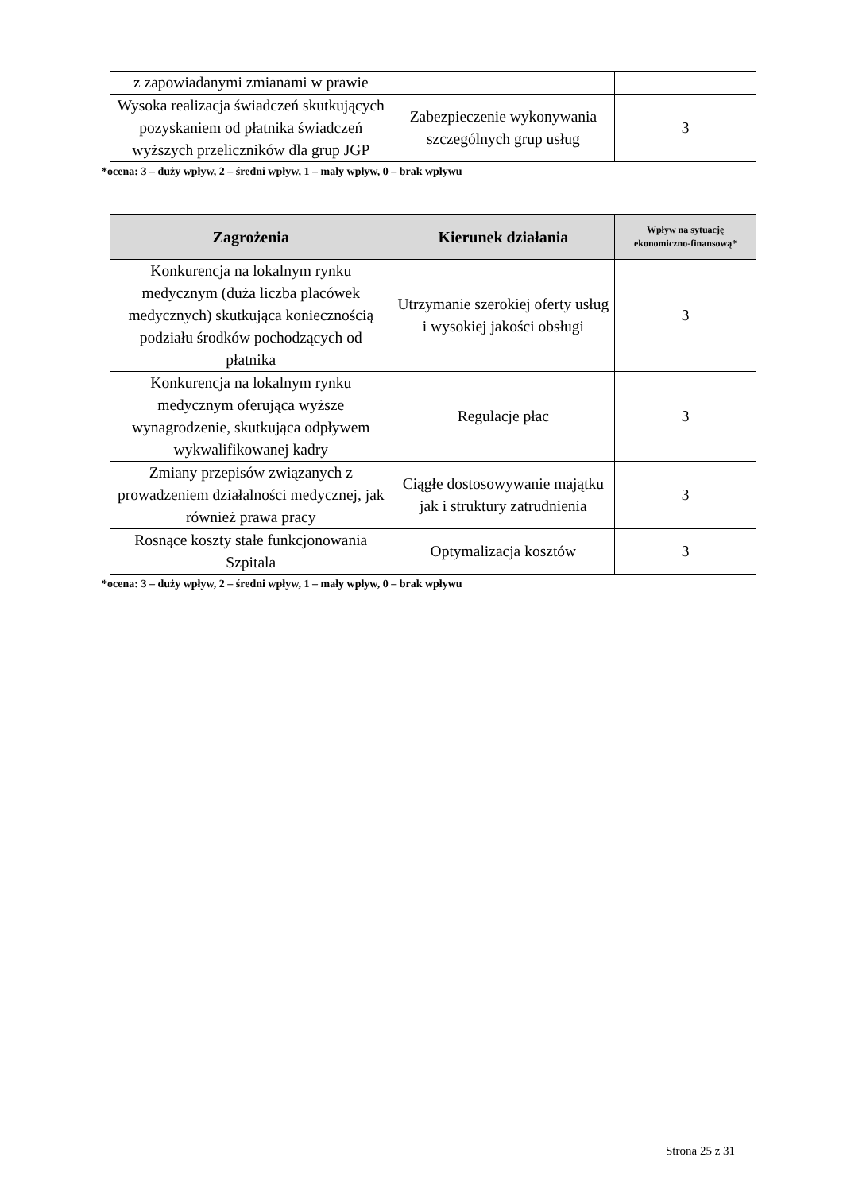| z zapowiadanymi zmianami w prawie | | |
| Wysoka realizacja świadczeń skutkujących pozyskaniem od płatnika świadczeń wyższych przeliczników dla grup JGP | Zabezpieczenie wykonywania szczególnych grup usług | 3 |
*ocena: 3 – duży wpływ, 2 – średni wpływ, 1 – mały wpływ, 0 – brak wpływu
| Zagrożenia | Kierunek działania | Wpływ na sytuację ekonomiczno-finansową* |
| --- | --- | --- |
| Konkurencja na lokalnym rynku medycznym (duża liczba placówek medycznych) skutkująca koniecznością podziału środków pochodzących od płatnika | Utrzymanie szerokiej oferty usług i wysokiej jakości obsługi | 3 |
| Konkurencja na lokalnym rynku medycznym oferująca wyższe wynagrodzenie, skutkująca odpływem wykwalifikowanej kadry | Regulacje płac | 3 |
| Zmiany przepisów związanych z prowadzeniem działalności medycznej, jak również prawa pracy | Ciągłe dostosowywanie majątku jak i struktury zatrudnienia | 3 |
| Rosnące koszty stałe funkcjonowania Szpitala | Optymalizacja kosztów | 3 |
*ocena: 3 – duży wpływ, 2 – średni wpływ, 1 – mały wpływ, 0 – brak wpływu
Strona 25 z 31